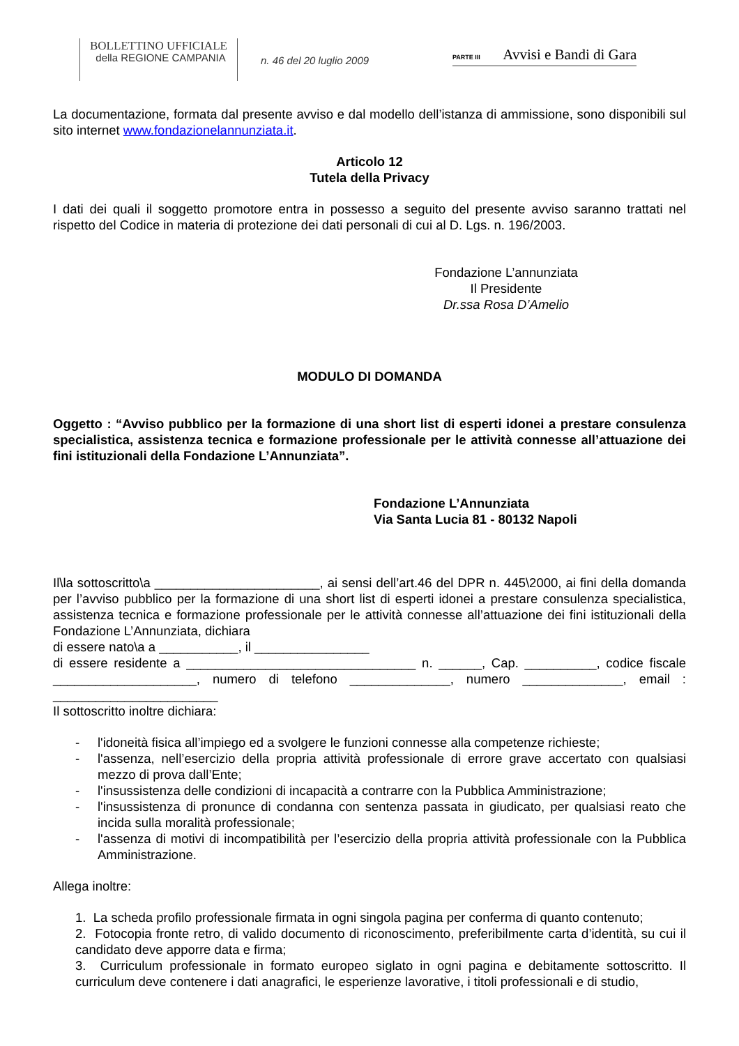BOLLETTINO UFFICIALE
della REGIONE CAMPANIA
n. 46 del 20 luglio 2009
PARTE III Avvisi e Bandi di Gara
La documentazione, formata dal presente avviso e dal modello dell’istanza di ammissione, sono disponibili sul sito internet www.fondazionelannunziata.it.
Articolo 12
Tutela della Privacy
I dati dei quali il soggetto promotore entra in possesso a seguito del presente avviso saranno trattati nel rispetto del Codice in materia di protezione dei dati personali di cui al D. Lgs. n. 196/2003.
Fondazione L’annunziata
Il Presidente
Dr.ssa Rosa D’Amelio
MODULO DI DOMANDA
Oggetto : “Avviso pubblico per la formazione di una short list di esperti idonei a prestare consulenza specialistica, assistenza tecnica e formazione professionale per le attività connesse all’attuazione dei fini istituzionali della Fondazione L’Annunziata”.
Fondazione L’Annunziata
Via Santa Lucia 81 - 80132 Napoli
Il\la sottoscritto\a _______________________, ai sensi dell’art.46 del DPR n. 445\2000, ai fini della domanda per l’avviso pubblico per la formazione di una short list di esperti idonei a prestare consulenza specialistica, assistenza tecnica e formazione professionale per le attività connesse all’attuazione dei fini istituzionali della Fondazione L’Annunziata, dichiara
di essere nato\a a ___________, il ________________
di essere residente a ________________________________ n. ______, Cap. __________, codice fiscale ____________________, numero di telefono ______________, numero ______________, email : _______________________
Il sottoscritto inoltre dichiara:
- l'idoneità fisica all’impiego ed a svolgere le funzioni connesse alla competenze richieste;
- l'assenza, nell’esercizio della propria attività professionale di errore grave accertato con qualsiasi mezzo di prova dall’Ente;
- l'insussistenza delle condizioni di incapacità a contrarre con la Pubblica Amministrazione;
- l'insussistenza di pronunce di condanna con sentenza passata in giudicato, per qualsiasi reato che incida sulla moralità professionale;
- l'assenza di motivi di incompatibilità per l’esercizio della propria attività professionale con la Pubblica Amministrazione.
Allega inoltre:
1. La scheda profilo professionale firmata in ogni singola pagina per conferma di quanto contenuto;
2. Fotocopia fronte retro, di valido documento di riconoscimento, preferibilmente carta d’identità, su cui il candidato deve apporre data e firma;
3. Curriculum professionale in formato europeo siglato in ogni pagina e debitamente sottoscritto. Il curriculum deve contenere i dati anagrafici, le esperienze lavorative, i titoli professionali e di studio,